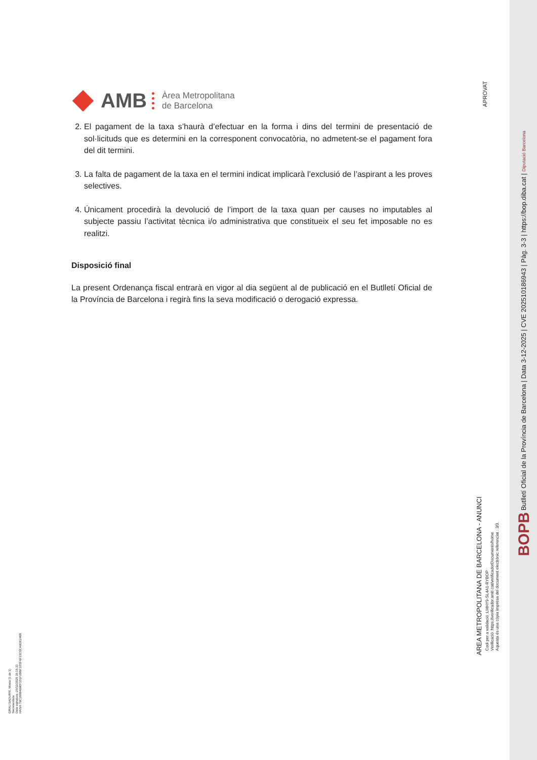AMB Àrea Metropolitana
de Barcelona
2. El pagament de la taxa s’haurà d’efectuar en la forma i dins del termini de presentació de sol·licituds que es determini en la corresponent convocatòria, no admetent-se el pagament fora del dit termini.
3. La falta de pagament de la taxa en el termini indicat implicarà l’exclusió de l’aspirant a les proves selectives.
4. Únicament procedirà la devolució de l’import de la taxa quan per causes no imputables al subjecte passiu l’activitat tècnica i/o administrativa que constitueix el seu fet imposable no es realitzi.
Disposició final
La present Ordenança fiscal entrarà en vigor al dia següent al de publicació en el Butlletí Oficial de la Província de Barcelona i regirà fins la seva modificació o derogació expressa.
APROVAT
AREA METROPOLITANA DE BARCELONA - ANUNCI
Codi per a validació :LMHY9-SL4A1-RYBOP
Verificació :https://verificador.amb.cat/verificadorDocumento/home
Aquesta és una còpia impresa del document electrònic referenciat : 3/3.
GRAU SADURNÍ, Mireia (1 de 1)
Secretari/ària
Data signatura :26/11/2025 15:15:31
HASH:79C180B4990F101F2BBF1E5F4F31C0CA9DE2488
BOPB Butlletí Oficial de la Província de Barcelona | Data 3-12-2025 | CVE 202510186943 | Pàg. 3-3 | https://bop.diba.cat | Diputació Barcelona